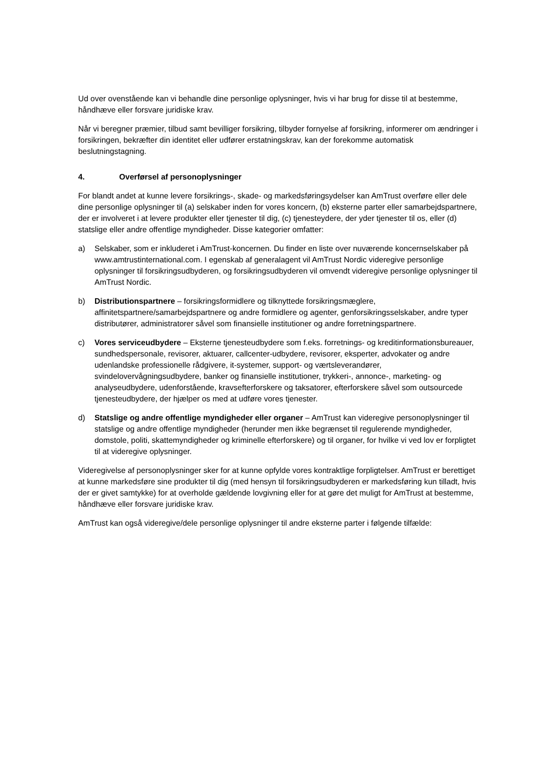Ud over ovenstående kan vi behandle dine personlige oplysninger, hvis vi har brug for disse til at bestemme, håndhæve eller forsvare juridiske krav.
Når vi beregner præmier, tilbud samt bevilliger forsikring, tilbyder fornyelse af forsikring, informerer om ændringer i forsikringen, bekræfter din identitet eller udfører erstatningskrav, kan der forekomme automatisk beslutningstagning.
4. Overførsel af personoplysninger
For blandt andet at kunne levere forsikrings-, skade- og markedsføringsydelser kan AmTrust overføre eller dele dine personlige oplysninger til (a) selskaber inden for vores koncern, (b) eksterne parter eller samarbejdspartnere, der er involveret i at levere produkter eller tjenester til dig, (c) tjenesteydere, der yder tjenester til os, eller (d) statslige eller andre offentlige myndigheder. Disse kategorier omfatter:
a) Selskaber, som er inkluderet i AmTrust-koncernen. Du finder en liste over nuværende koncernselskaber på www.amtrustinternational.com. I egenskab af generalagent vil AmTrust Nordic videregive personlige oplysninger til forsikringsudbyderen, og forsikringsudbyderen vil omvendt videregive personlige oplysninger til AmTrust Nordic.
b) Distributionspartnere – forsikringsformidlere og tilknyttede forsikringsmæglere, affinitetspartnere/samarbejdspartnere og andre formidlere og agenter, genforsikringsselskaber, andre typer distributører, administratorer såvel som finansielle institutioner og andre forretningspartnere.
c) Vores serviceudbydere – Eksterne tjenesteudbydere som f.eks. forretnings- og kreditinformationsbureauer, sundhedspersonale, revisorer, aktuarer, callcenter-udbydere, revisorer, eksperter, advokater og andre udenlandske professionelle rådgivere, it-systemer, support- og værtsleverandører, svindelovervågningsudbydere, banker og finansielle institutioner, trykkeri-, annonce-, marketing- og analyseudbydere, udenforstående, kravsefterforskere og taksatorer, efterforskere såvel som outsourcede tjenesteudbydere, der hjælper os med at udføre vores tjenester.
d) Statslige og andre offentlige myndigheder eller organer – AmTrust kan videregive personoplysninger til statslige og andre offentlige myndigheder (herunder men ikke begrænset til regulerende myndigheder, domstole, politi, skattemyndigheder og kriminelle efterforskere) og til organer, for hvilke vi ved lov er forpligtet til at videregive oplysninger.
Videregivelse af personoplysninger sker for at kunne opfylde vores kontraktlige forpligtelser. AmTrust er berettiget at kunne markedsføre sine produkter til dig (med hensyn til forsikringsudbyderen er markedsføring kun tilladt, hvis der er givet samtykke) for at overholde gældende lovgivning eller for at gøre det muligt for AmTrust at bestemme, håndhæve eller forsvare juridiske krav.
AmTrust kan også videregive/dele personlige oplysninger til andre eksterne parter i følgende tilfælde: